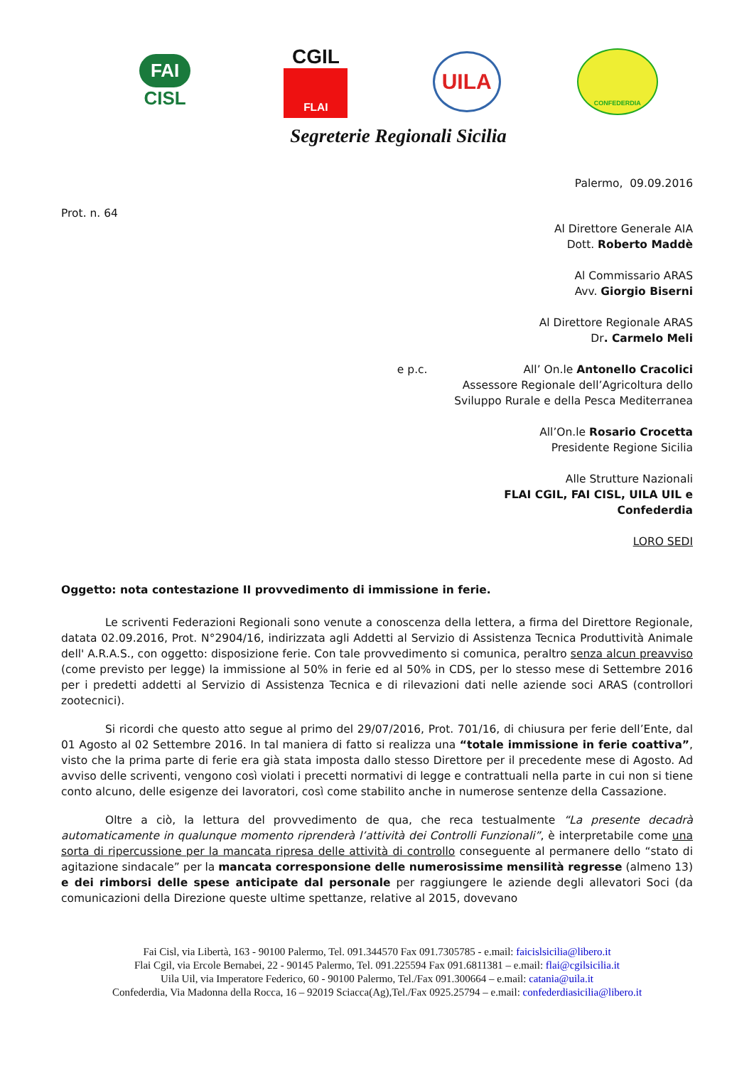FAI
CISL
CGIL
FLAI
UILA
CONFEDERDIA
Segreterie Regionali Sicilia
Palermo, 09.09.2016
Prot. n. 64
Al Direttore Generale AIA
Dott. Roberto Maddè
Al Commissario ARAS
Avv. Giorgio Biserni
Al Direttore Regionale ARAS
Dr. Carmelo Meli
e p.c. All’ On.le Antonello Cracolici
Assessore Regionale dell’Agricoltura dello
Sviluppo Rurale e della Pesca Mediterranea
All’On.le Rosario Crocetta
Presidente Regione Sicilia
Alle Strutture Nazionali
FLAI CGIL, FAI CISL, UILA UIL e
Confederdia
LORO SEDI
Oggetto: nota contestazione II provvedimento di immissione in ferie.
Le scriventi Federazioni Regionali sono venute a conoscenza della lettera, a firma del Direttore Regionale, datata 02.09.2016, Prot. N°2904/16, indirizzata agli Addetti al Servizio di Assistenza Tecnica Produttività Animale dell' A.R.A.S., con oggetto: disposizione ferie. Con tale provvedimento si comunica, peraltro senza alcun preavviso (come previsto per legge) la immissione al 50% in ferie ed al 50% in CDS, per lo stesso mese di Settembre 2016 per i predetti addetti al Servizio di Assistenza Tecnica e di rilevazioni dati nelle aziende soci ARAS (controllori zootecnici).
Si ricordi che questo atto segue al primo del 29/07/2016, Prot. 701/16, di chiusura per ferie dell’Ente, dal 01 Agosto al 02 Settembre 2016. In tal maniera di fatto si realizza una “totale immissione in ferie coattiva”, visto che la prima parte di ferie era già stata imposta dallo stesso Direttore per il precedente mese di Agosto. Ad avviso delle scriventi, vengono così violati i precetti normativi di legge e contrattuali nella parte in cui non si tiene conto alcuno, delle esigenze dei lavoratori, così come stabilito anche in numerose sentenze della Cassazione.
Oltre a ciò, la lettura del provvedimento de qua, che reca testualmente “La presente decadrà automaticamente in qualunque momento riprenderà l’attività dei Controlli Funzionali”, è interpretabile come una sorta di ripercussione per la mancata ripresa delle attività di controllo conseguente al permanere dello “stato di agitazione sindacale” per la mancata corresponsione delle numerosissime mensilità regresse (almeno 13) e dei rimborsi delle spese anticipate dal personale per raggiungere le aziende degli allevatori Soci (da comunicazioni della Direzione queste ultime spettanze, relative al 2015, dovevano
Fai Cisl, via Libertà, 163 - 90100 Palermo, Tel. 091.344570 Fax 091.7305785 - e.mail: faicislsicilia@libero.it
Flai Cgil, via Ercole Bernabei, 22 - 90145 Palermo, Tel. 091.225594 Fax 091.6811381 – e.mail: flai@cgilsicilia.it
Uila Uil, via Imperatore Federico, 60 - 90100 Palermo, Tel./Fax 091.300664 – e.mail: catania@uila.it
Confederdia, Via Madonna della Rocca, 16 – 92019 Sciacca(Ag),Tel./Fax 0925.25794 – e.mail: confederdiasicilia@libero.it